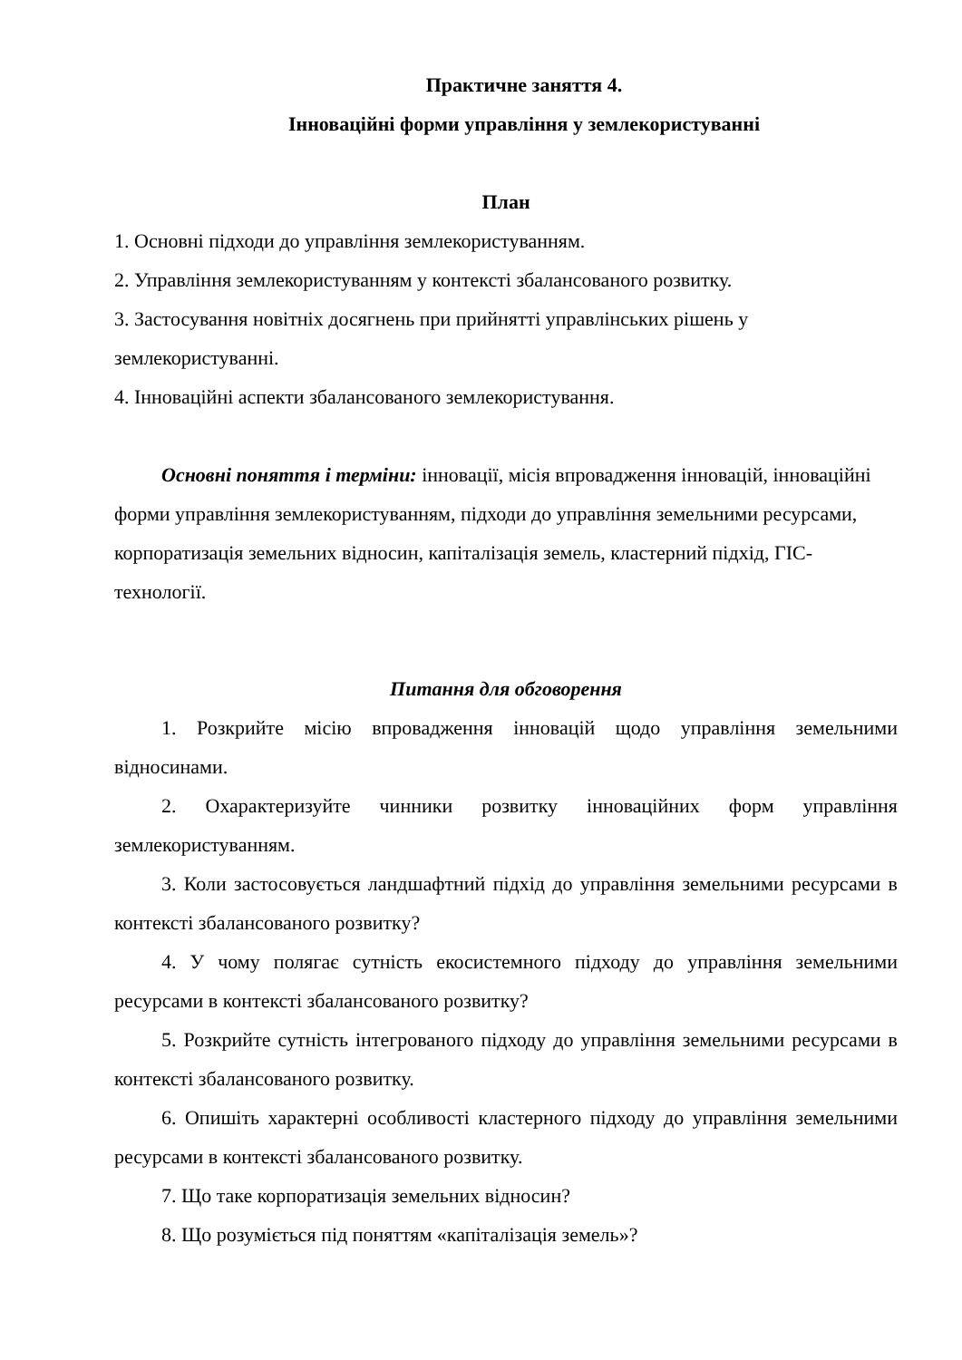Практичне заняття 4.
Інноваційні форми управління у землекористуванні
План
1. Основні підходи до управління землекористуванням.
2. Управління землекористуванням у контексті збалансованого розвитку.
3. Застосування новітніх досягнень при прийнятті управлінських рішень у землекористуванні.
4. Інноваційні аспекти збалансованого землекористування.
Основні поняття і терміни: інновації, місія впровадження інновацій, інноваційні форми управління землекористуванням, підходи до управління земельними ресурсами, корпоратизація земельних відносин, капіталізація земель, кластерний підхід, ГІС-технології.
Питання для обговорення
1. Розкрийте місію впровадження інновацій щодо управління земельними відносинами.
2. Охарактеризуйте чинники розвитку інноваційних форм управління землекористуванням.
3. Коли застосовується ландшафтний підхід до управління земельними ресурсами в контексті збалансованого розвитку?
4. У чому полягає сутність екосистемного підходу до управління земельними ресурсами в контексті збалансованого розвитку?
5. Розкрийте сутність інтегрованого підходу до управління земельними ресурсами в контексті збалансованого розвитку.
6. Опишіть характерні особливості кластерного підходу до управління земельними ресурсами в контексті збалансованого розвитку.
7. Що таке корпоратизація земельних відносин?
8. Що розуміється під поняттям «капіталізація земель»?